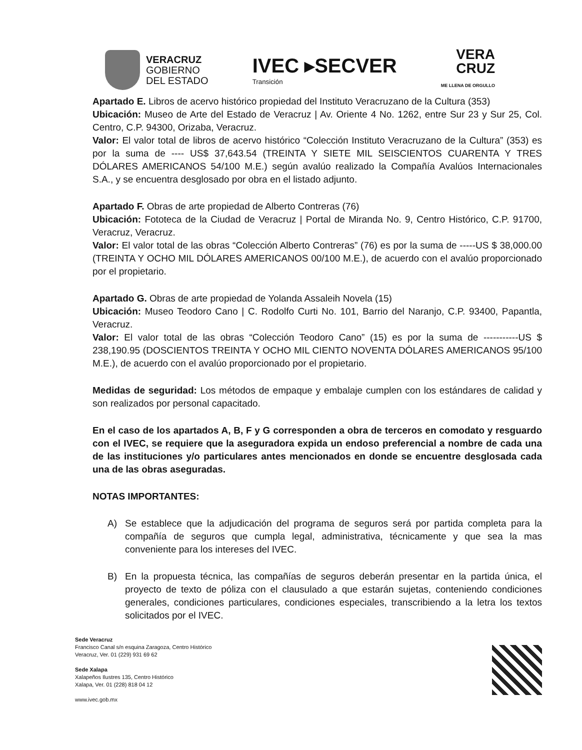VERACRUZ
GOBIERNO
DEL ESTADO
IVEC ▸SECVER
Transición
VERA
CRUZ
ME LLENA DE ORGULLO
Apartado E. Libros de acervo histórico propiedad del Instituto Veracruzano de la Cultura (353)
Ubicación: Museo de Arte del Estado de Veracruz | Av. Oriente 4 No. 1262, entre Sur 23 y Sur 25, Col. Centro, C.P. 94300, Orizaba, Veracruz.
Valor: El valor total de libros de acervo histórico “Colección Instituto Veracruzano de la Cultura” (353) es por la suma de ---- US$ 37,643.54 (TREINTA Y SIETE MIL SEISCIENTOS CUARENTA Y TRES DÓLARES AMERICANOS 54/100 M.E.) según avalúo realizado la Compañía Avalúos Internacionales S.A., y se encuentra desglosado por obra en el listado adjunto.
Apartado F. Obras de arte propiedad de Alberto Contreras (76)
Ubicación: Fototeca de la Ciudad de Veracruz | Portal de Miranda No. 9, Centro Histórico, C.P. 91700, Veracruz, Veracruz.
Valor: El valor total de las obras “Colección Alberto Contreras” (76) es por la suma de -----US $ 38,000.00 (TREINTA Y OCHO MIL DÓLARES AMERICANOS 00/100 M.E.), de acuerdo con el avalúo proporcionado por el propietario.
Apartado G. Obras de arte propiedad de Yolanda Assaleih Novela (15)
Ubicación: Museo Teodoro Cano | C. Rodolfo Curti No. 101, Barrio del Naranjo, C.P. 93400, Papantla, Veracruz.
Valor: El valor total de las obras “Colección Teodoro Cano” (15) es por la suma de -----------US $ 238,190.95 (DOSCIENTOS TREINTA Y OCHO MIL CIENTO NOVENTA DÓLARES AMERICANOS 95/100 M.E.), de acuerdo con el avalúo proporcionado por el propietario.
Medidas de seguridad: Los métodos de empaque y embalaje cumplen con los estándares de calidad y son realizados por personal capacitado.
En el caso de los apartados A, B, F y G corresponden a obra de terceros en comodato y resguardo con el IVEC, se requiere que la aseguradora expida un endoso preferencial a nombre de cada una de las instituciones y/o particulares antes mencionados en donde se encuentre desglosada cada una de las obras aseguradas.
NOTAS IMPORTANTES:
A) Se establece que la adjudicación del programa de seguros será por partida completa para la compañía de seguros que cumpla legal, administrativa, técnicamente y que sea la mas conveniente para los intereses del IVEC.
B) En la propuesta técnica, las compañías de seguros deberán presentar en la partida única, el proyecto de texto de póliza con el clausulado a que estarán sujetas, conteniendo condiciones generales, condiciones particulares, condiciones especiales, transcribiendo a la letra los textos solicitados por el IVEC.
Sede Veracruz
Francisco Canal s/n esquina Zaragoza, Centro Histórico
Veracruz, Ver. 01 (229) 931 69 62
Sede Xalapa
Xalapeños Ilustres 135, Centro Histórico
Xalapa, Ver. 01 (228) 818 04 12
www.ivec.gob.mx